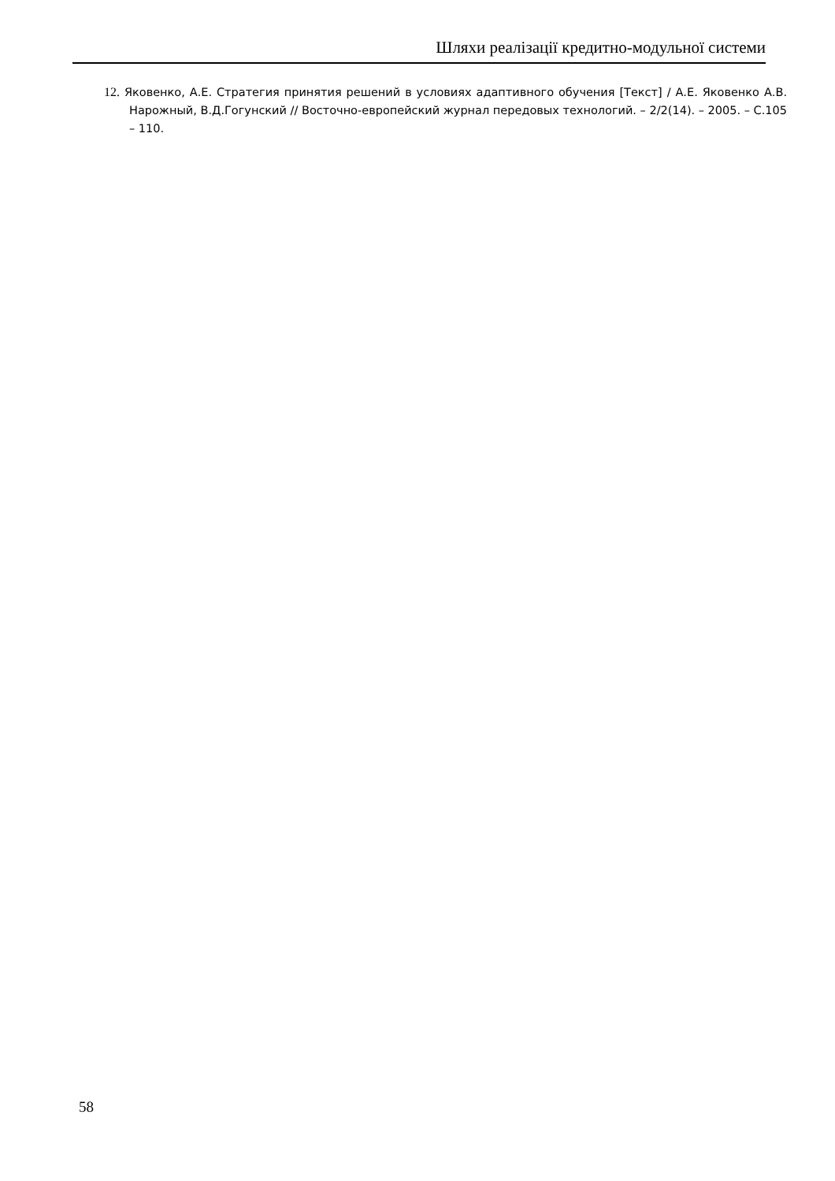Шляхи реалізації кредитно-модульної системи
12. Яковенко, А.Е. Стратегия принятия решений в условиях адаптивного обучения [Текст] / А.Е. Яковенко А.В. Нарожный, В.Д.Гогунский // Восточно-европейский журнал передовых технологий. – 2/2(14). – 2005. – С.105 – 110.
58